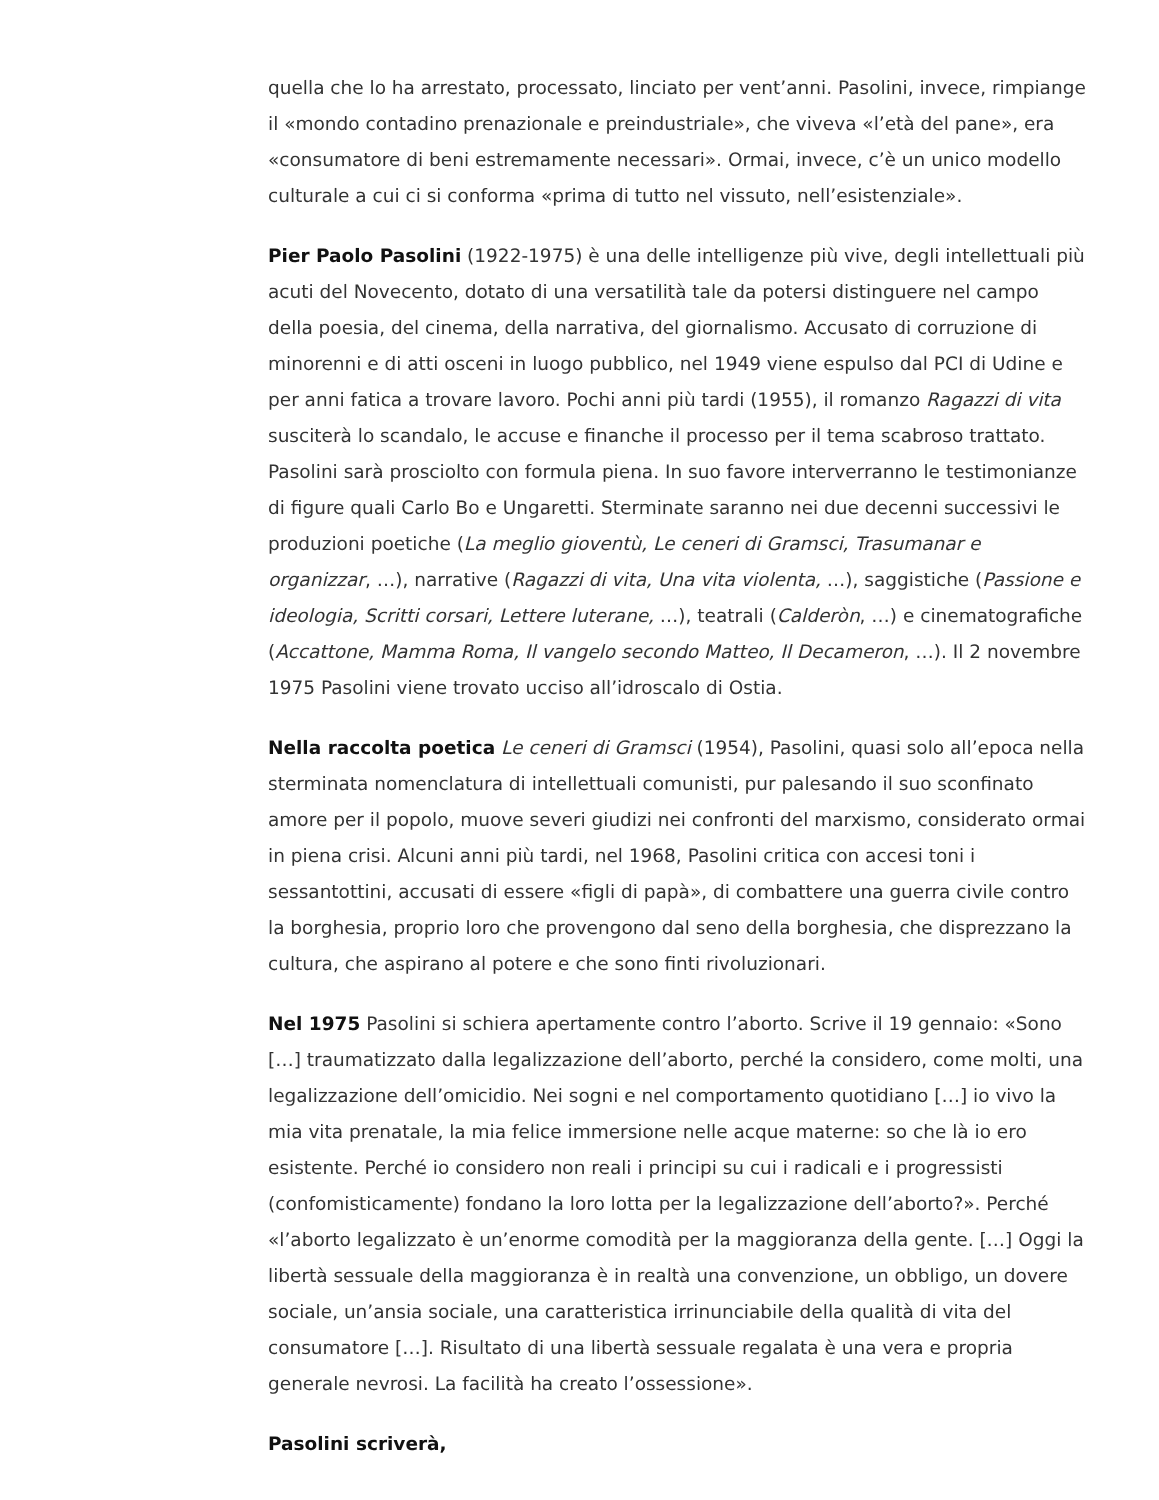quella che lo ha arrestato, processato, linciato per vent’anni. Pasolini, invece, rimpiange il «mondo contadino prenazionale e preindustriale», che viveva «l’età del pane», era «consumatore di beni estremamente necessari». Ormai, invece, c’è un unico modello culturale a cui ci si conforma «prima di tutto nel vissuto, nell’esistenziale».
Pier Paolo Pasolini (1922-1975) è una delle intelligenze più vive, degli intellettuali più acuti del Novecento, dotato di una versatilità tale da potersi distinguere nel campo della poesia, del cinema, della narrativa, del giornalismo. Accusato di corruzione di minorenni e di atti osceni in luogo pubblico, nel 1949 viene espulso dal PCI di Udine e per anni fatica a trovare lavoro. Pochi anni più tardi (1955), il romanzo Ragazzi di vita susciterà lo scandalo, le accuse e finanche il processo per il tema scabroso trattato. Pasolini sarà prosciolto con formula piena. In suo favore interverranno le testimonianze di figure quali Carlo Bo e Ungaretti. Sterminate saranno nei due decenni successivi le produzioni poetiche (La meglio gioventù, Le ceneri di Gramsci, Trasumanar e organizzar, …), narrative (Ragazzi di vita, Una vita violenta, …), saggistiche (Passione e ideologia, Scritti corsari, Lettere luterane, …), teatrali (Calderòn, …) e cinematografiche (Accattone, Mamma Roma, Il vangelo secondo Matteo, Il Decameron, …). Il 2 novembre 1975 Pasolini viene trovato ucciso all’idroscalo di Ostia.
Nella raccolta poetica Le ceneri di Gramsci (1954), Pasolini, quasi solo all’epoca nella sterminata nomenclatura di intellettuali comunisti, pur palesando il suo sconfinato amore per il popolo, muove severi giudizi nei confronti del marxismo, considerato ormai in piena crisi. Alcuni anni più tardi, nel 1968, Pasolini critica con accesi toni i sessantottini, accusati di essere «figli di papà», di combattere una guerra civile contro la borghesia, proprio loro che provengono dal seno della borghesia, che disprezzano la cultura, che aspirano al potere e che sono finti rivoluzionari.
Nel 1975 Pasolini si schiera apertamente contro l’aborto. Scrive il 19 gennaio: «Sono […] traumatizzato dalla legalizzazione dell’aborto, perché la considero, come molti, una legalizzazione dell’omicidio. Nei sogni e nel comportamento quotidiano […] io vivo la mia vita prenatale, la mia felice immersione nelle acque materne: so che là io ero esistente. Perché io considero non reali i principi su cui i radicali e i progressisti (confomisticamente) fondano la loro lotta per la legalizzazione dell’aborto?». Perché «l’aborto legalizzato è un’enorme comodità per la maggioranza della gente. […] Oggi la libertà sessuale della maggioranza è in realtà una convenzione, un obbligo, un dovere sociale, un’ansia sociale, una caratteristica irrinunciabile della qualità di vita del consumatore […]. Risultato di una libertà sessuale regalata è una vera e propria generale nevrosi. La facilità ha creato l’ossessione».
Pasolini scriverà,